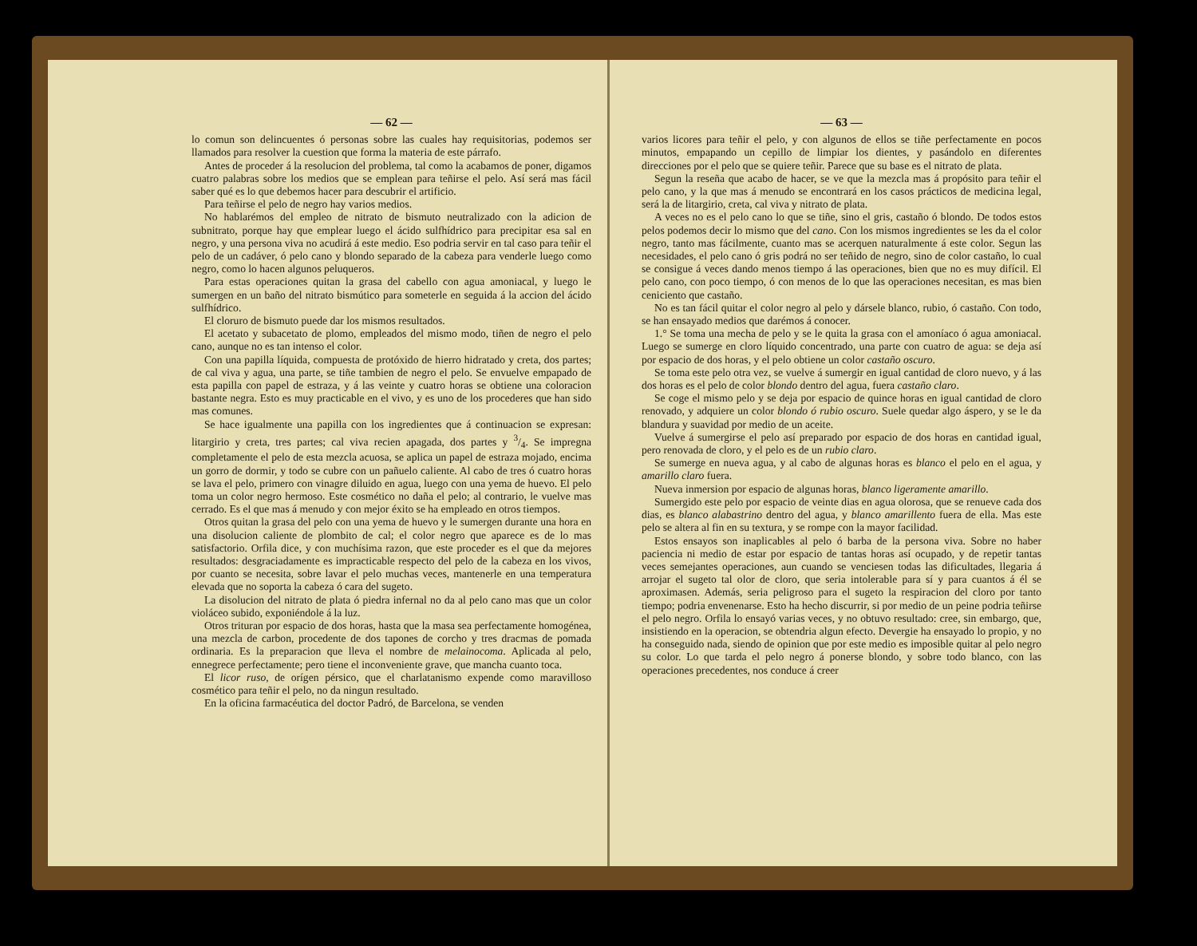— 62 —
lo comun son delincuentes ó personas sobre las cuales hay requisitorias, podemos ser llamados para resolver la cuestion que forma la materia de este párrafo.
Antes de proceder á la resolucion del problema, tal como la acabamos de poner, digamos cuatro palabras sobre los medios que se emplean para teñirse el pelo. Así será mas fácil saber qué es lo que debemos hacer para descubrir el artificio.
Para teñirse el pelo de negro hay varios medios.
No hablarémos del empleo de nitrato de bismuto neutralizado con la adicion de subnitrato, porque hay que emplear luego el ácido sulfhídrico para precipitar esa sal en negro, y una persona viva no acudirá á este medio. Eso podria servir en tal caso para teñir el pelo de un cadáver, ó pelo cano y blondo separado de la cabeza para venderle luego como negro, como lo hacen algunos peluqueros.
Para estas operaciones quitan la grasa del cabello con agua amoniacal, y luego le sumergen en un baño del nitrato bismútico para someterle en seguida á la accion del ácido sulfhídrico.
El cloruro de bismuto puede dar los mismos resultados.
El acetato y subacetato de plomo, empleados del mismo modo, tiñen de negro el pelo cano, aunque no es tan intenso el color.
Con una papilla líquida, compuesta de protóxido de hierro hidratado y creta, dos partes; de cal viva y agua, una parte, se tiñe tambien de negro el pelo. Se envuelve empapado de esta papilla con papel de estraza, y á las veinte y cuatro horas se obtiene una coloracion bastante negra. Esto es muy practicable en el vivo, y es uno de los procederes que han sido mas comunes.
Se hace igualmente una papilla con los ingredientes que á continuacion se expresan: litargirio y creta, tres partes; cal viva recien apagada, dos partes y 3/4. Se impregna completamente el pelo de esta mezcla acuosa, se aplica un papel de estraza mojado, encima un gorro de dormir, y todo se cubre con un pañuelo caliente. Al cabo de tres ó cuatro horas se lava el pelo, primero con vinagre diluido en agua, luego con una yema de huevo. El pelo toma un color negro hermoso. Este cosmético no daña el pelo; al contrario, le vuelve mas cerrado. Es el que mas á menudo y con mejor éxito se ha empleado en otros tiempos.
Otros quitan la grasa del pelo con una yema de huevo y le sumergen durante una hora en una disolucion caliente de plombito de cal; el color negro que aparece es de lo mas satisfactorio. Orfila dice, y con muchísima razon, que este proceder es el que da mejores resultados: desgraciadamente es impracticable respecto del pelo de la cabeza en los vivos, por cuanto se necesita, sobre lavar el pelo muchas veces, mantenerle en una temperatura elevada que no soporta la cabeza ó cara del sugeto.
La disolucion del nitrato de plata ó piedra infernal no da al pelo cano mas que un color violáceo subido, exponiéndole á la luz.
Otros trituran por espacio de dos horas, hasta que la masa sea perfectamente homogénea, una mezcla de carbon, procedente de dos tapones de corcho y tres dracmas de pomada ordinaria. Es la preparacion que lleva el nombre de melainocoma. Aplicada al pelo, ennegrece perfectamente; pero tiene el inconveniente grave, que mancha cuanto toca.
El licor ruso, de orígen pérsico, que el charlatanismo expende como maravilloso cosmético para teñir el pelo, no da ningun resultado.
En la oficina farmacéutica del doctor Padró, de Barcelona, se venden
— 63 —
varios licores para teñir el pelo, y con algunos de ellos se tiñe perfectamente en pocos minutos, empapando un cepillo de limpiar los dientes, y pasándolo en diferentes direcciones por el pelo que se quiere teñir. Parece que su base es el nitrato de plata.
Segun la reseña que acabo de hacer, se ve que la mezcla mas á propósito para teñir el pelo cano, y la que mas á menudo se encontrará en los casos prácticos de medicina legal, será la de litargirio, creta, cal viva y nitrato de plata.
A veces no es el pelo cano lo que se tiñe, sino el gris, castaño ó blondo. De todos estos pelos podemos decir lo mismo que del cano. Con los mismos ingredientes se les da el color negro, tanto mas fácilmente, cuanto mas se acerquen naturalmente á este color. Segun las necesidades, el pelo cano ó gris podrá no ser teñido de negro, sino de color castaño, lo cual se consigue á veces dando menos tiempo á las operaciones, bien que no es muy difícil. El pelo cano, con poco tiempo, ó con menos de lo que las operaciones necesitan, es mas bien ceniciento que castaño.
No es tan fácil quitar el color negro al pelo y dársele blanco, rubio, ó castaño. Con todo, se han ensayado medios que darémos á conocer.
1.° Se toma una mecha de pelo y se le quita la grasa con el amoníaco ó agua amoniacal. Luego se sumerge en cloro líquido concentrado, una parte con cuatro de agua: se deja así por espacio de dos horas, y el pelo obtiene un color castaño oscuro.
Se toma este pelo otra vez, se vuelve á sumergir en igual cantidad de cloro nuevo, y á las dos horas es el pelo de color blondo dentro del agua, fuera castaño claro.
Se coge el mismo pelo y se deja por espacio de quince horas en igual cantidad de cloro renovado, y adquiere un color blondo ó rubio oscuro. Suele quedar algo áspero, y se le da blandura y suavidad por medio de un aceite.
Vuelve á sumergirse el pelo así preparado por espacio de dos horas en cantidad igual, pero renovada de cloro, y el pelo es de un rubio claro.
Se sumerge en nueva agua, y al cabo de algunas horas es blanco el pelo en el agua, y amarillo claro fuera.
Nueva inmersion por espacio de algunas horas, blanco ligeramente amarillo.
Sumergido este pelo por espacio de veinte dias en agua olorosa, que se renueve cada dos dias, es blanco alabastrino dentro del agua, y blanco amarillento fuera de ella. Mas este pelo se altera al fin en su textura, y se rompe con la mayor facilidad.
Estos ensayos son inaplicables al pelo ó barba de la persona viva. Sobre no haber paciencia ni medio de estar por espacio de tantas horas así ocupado, y de repetir tantas veces semejantes operaciones, aun cuando se venciesen todas las dificultades, llegaria á arrojar el sugeto tal olor de cloro, que seria intolerable para sí y para cuantos á él se aproximasen. Además, seria peligroso para el sugeto la respiracion del cloro por tanto tiempo; podria envenenarse. Esto ha hecho discurrir, si por medio de un peine podria teñirse el pelo negro. Orfila lo ensayó varias veces, y no obtuvo resultado: cree, sin embargo, que, insistiendo en la operacion, se obtendria algun efecto. Devergie ha ensayado lo propio, y no ha conseguido nada, siendo de opinion que por este medio es imposible quitar al pelo negro su color. Lo que tarda el pelo negro á ponerse blondo, y sobre todo blanco, con las operaciones precedentes, nos conduce á creer